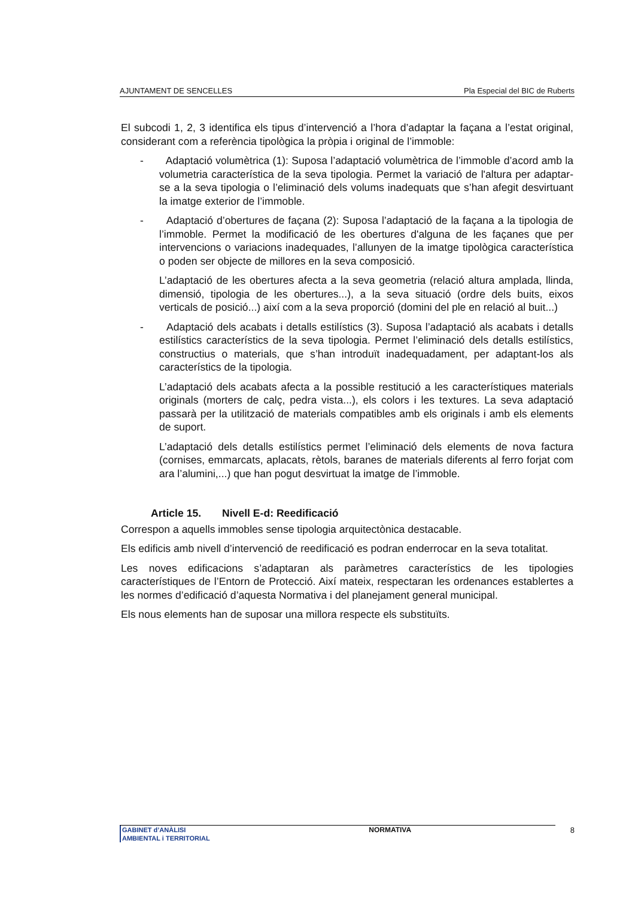AJUNTAMENT DE SENCELLES Pla Especial del BIC de Ruberts
El subcodi 1, 2, 3 identifica els tipus d’intervenció a l’hora d’adaptar la façana a l’estat original, considerant com a referència tipològica la pròpia i original de l’immoble:
- Adaptació volumètrica (1): Suposa l’adaptació volumètrica de l’immoble d’acord amb la volumetria característica de la seva tipologia. Permet la variació de l'altura per adaptar-se a la seva tipologia o l’eliminació dels volums inadequats que s’han afegit desvirtuant la imatge exterior de l’immoble.
- Adaptació d’obertures de façana (2): Suposa l’adaptació de la façana a la tipologia de l’immoble. Permet la modificació de les obertures d'alguna de les façanes que per intervencions o variacions inadequades, l’allunyen de la imatge tipològica característica o poden ser objecte de millores en la seva composició.
L’adaptació de les obertures afecta a la seva geometria (relació altura amplada, llinda, dimensió, tipologia de les obertures...), a la seva situació (ordre dels buits, eixos verticals de posició...) així com a la seva proporció (domini del ple en relació al buit...)
- Adaptació dels acabats i detalls estilístics (3). Suposa l’adaptació als acabats i detalls estilístics característics de la seva tipologia. Permet l’eliminació dels detalls estilístics, constructius o materials, que s’han introduït inadequadament, per adaptant-los als característics de la tipologia.
L’adaptació dels acabats afecta a la possible restitució a les característiques materials originals (morters de calç, pedra vista...), els colors i les textures. La seva adaptació passarà per la utilització de materials compatibles amb els originals i amb els elements de suport.
L’adaptació dels detalls estilístics permet l’eliminació dels elements de nova factura (cornises, emmarcats, aplacats, rètols, baranes de materials diferents al ferro forjat com ara l’alumini,...) que han pogut desvirtuat la imatge de l’immoble.
Article 15. Nivell E-d: Reedificació
Correspon a aquells immobles sense tipologia arquitectònica destacable.
Els edificis amb nivell d’intervenció de reedificació es podran enderrocar en la seva totalitat.
Les noves edificacions s’adaptaran als paràmetres característics de les tipologies característiques de l’Entorn de Protecció. Així mateix, respectaran les ordenances establertes a les normes d’edificació d’aquesta Normativa i del planejament general municipal.
Els nous elements han de suposar una millora respecte els substituïts.
GABINET d’ANÀLISI
AMBIENTAL i TERRITORIAL
NORMATIVA 8